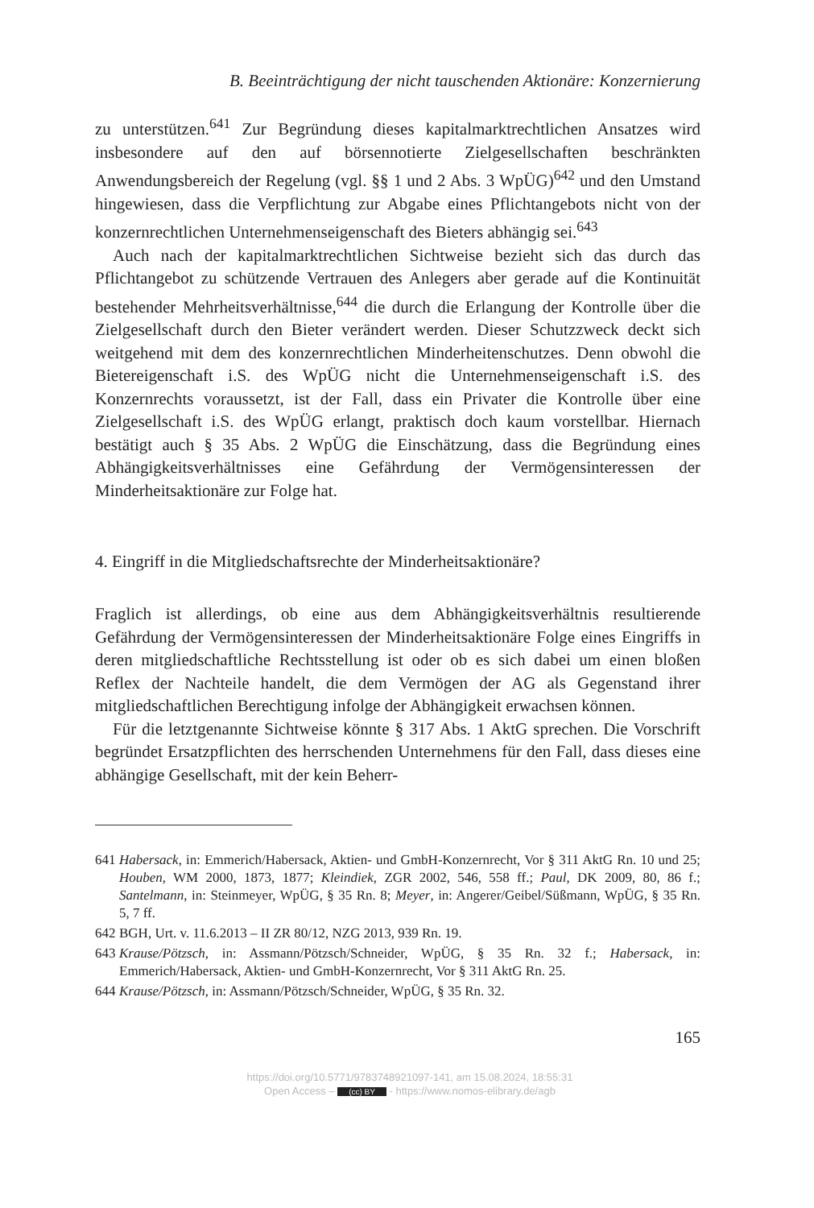B. Beeinträchtigung der nicht tauschenden Aktionäre: Konzernierung
zu unterstützen.<sup>641</sup> Zur Begründung dieses kapitalmarktrechtlichen Ansatzes wird insbesondere auf den auf börsennotierte Zielgesellschaften beschränkten Anwendungsbereich der Regelung (vgl. §§ 1 und 2 Abs. 3 WpÜG)<sup>642</sup> und den Umstand hingewiesen, dass die Verpflichtung zur Abgabe eines Pflichtangebots nicht von der konzernrechtlichen Unternehmenseigenschaft des Bieters abhängig sei.<sup>643</sup>
Auch nach der kapitalmarktrechtlichen Sichtweise bezieht sich das durch das Pflichtangebot zu schützende Vertrauen des Anlegers aber gerade auf die Kontinuität bestehender Mehrheitsverhältnisse,<sup>644</sup> die durch die Erlangung der Kontrolle über die Zielgesellschaft durch den Bieter verändert werden. Dieser Schutzzweck deckt sich weitgehend mit dem des konzernrechtlichen Minderheitenschutzes. Denn obwohl die Bietereigenschaft i.S. des WpÜG nicht die Unternehmenseigenschaft i.S. des Konzernrechts voraussetzt, ist der Fall, dass ein Privater die Kontrolle über eine Zielgesellschaft i.S. des WpÜG erlangt, praktisch doch kaum vorstellbar. Hiernach bestätigt auch § 35 Abs. 2 WpÜG die Einschätzung, dass die Begründung eines Abhängigkeitsverhältnisses eine Gefährdung der Vermögensinteressen der Minderheitsaktionäre zur Folge hat.
4. Eingriff in die Mitgliedschaftsrechte der Minderheitsaktionäre?
Fraglich ist allerdings, ob eine aus dem Abhängigkeitsverhältnis resultierende Gefährdung der Vermögensinteressen der Minderheitsaktionäre Folge eines Eingriffs in deren mitgliedschaftliche Rechtsstellung ist oder ob es sich dabei um einen bloßen Reflex der Nachteile handelt, die dem Vermögen der AG als Gegenstand ihrer mitgliedschaftlichen Berechtigung infolge der Abhängigkeit erwachsen können.
Für die letztgenannte Sichtweise könnte § 317 Abs. 1 AktG sprechen. Die Vorschrift begründet Ersatzpflichten des herrschenden Unternehmens für den Fall, dass dieses eine abhängige Gesellschaft, mit der kein Beherr-
641 Habersack, in: Emmerich/Habersack, Aktien- und GmbH-Konzernrecht, Vor § 311 AktG Rn. 10 und 25; Houben, WM 2000, 1873, 1877; Kleindiek, ZGR 2002, 546, 558 ff.; Paul, DK 2009, 80, 86 f.; Santelmann, in: Steinmeyer, WpÜG, § 35 Rn. 8; Meyer, in: Angerer/Geibel/Süßmann, WpÜG, § 35 Rn. 5, 7 ff.
642 BGH, Urt. v. 11.6.2013 – II ZR 80/12, NZG 2013, 939 Rn. 19.
643 Krause/Pötzsch, in: Assmann/Pötzsch/Schneider, WpÜG, § 35 Rn. 32 f.; Habersack, in: Emmerich/Habersack, Aktien- und GmbH-Konzernrecht, Vor § 311 AktG Rn. 25.
644 Krause/Pötzsch, in: Assmann/Pötzsch/Schneider, WpÜG, § 35 Rn. 32.
165
https://doi.org/10.5771/9783748921097-141, am 15.08.2024, 18:55:31
Open Access – (cc) BY - https://www.nomos-elibrary.de/agb